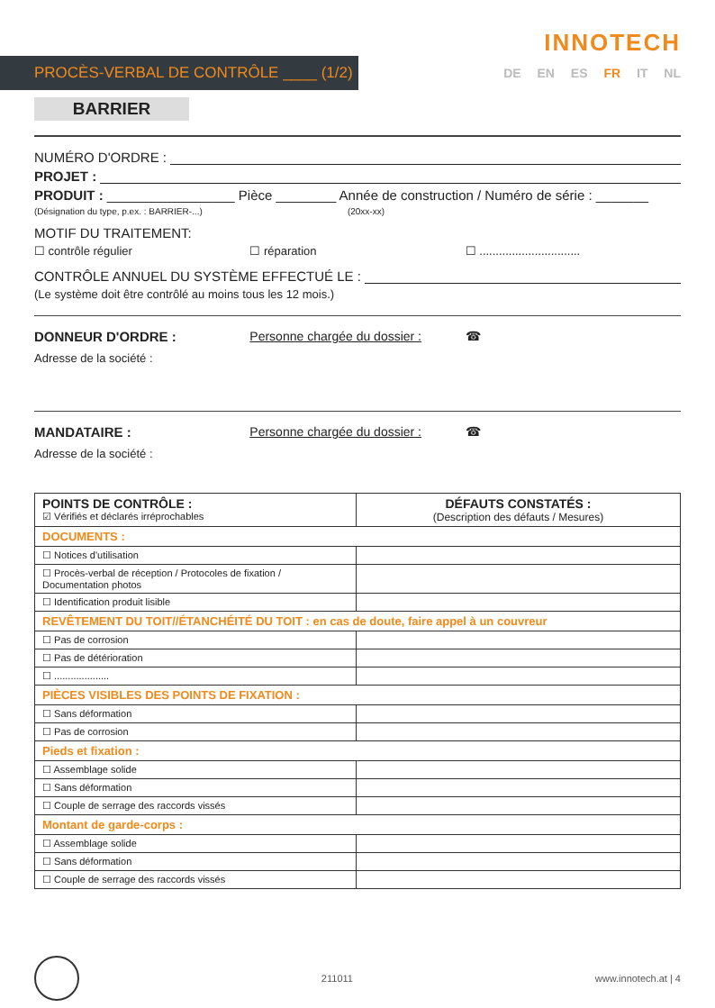INNOTECH
PROCÈS-VERBAL DE CONTRÔLE ____ (1/2)
DE EN ES FR IT NL
BARRIER
NUMÉRO D'ORDRE :
PROJET :
PRODUIT : _________________ Pièce ________ Année de construction / Numéro de série : _______
(Désignation du type, p.ex. : BARRIER-...) (20xx-xx)
MOTIF DU TRAITEMENT:
☐ contrôle régulier ☐ réparation ☐ ...............................
CONTRÔLE ANNUEL DU SYSTÈME EFFECTUÉ LE :
(Le système doit être contrôlé au moins tous les 12 mois.)
DONNEUR D'ORDRE : Personne chargée du dossier : ☎
Adresse de la société :
MANDATAIRE : Personne chargée du dossier : ☎
Adresse de la société :
| POINTS DE CONTRÔLE : ☑ Vérifiés et déclarés irréprochables | DÉFAUTS CONSTATÉS : (Description des défauts / Mesures) |
| DOCUMENTS : | |
| ☐ Notices d'utilisation | |
| ☐ Procès-verbal de réception / Protocoles de fixation / Documentation photos | |
| ☐ Identification produit lisible | |
| REVÊTEMENT DU TOIT//ÉTANCHÉITÉ DU TOIT : en cas de doute, faire appel à un couvreur | |
| ☐ Pas de corrosion | |
| ☐ Pas de détérioration | |
| ☐ .................... | |
| PIÈCES VISIBLES DES POINTS DE FIXATION : | |
| ☐ Sans déformation | |
| ☐ Pas de corrosion | |
| Pieds et fixation : | |
| ☐ Assemblage solide | |
| ☐ Sans déformation | |
| ☐ Couple de serrage des raccords vissés | |
| Montant de garde-corps : | |
| ☐ Assemblage solide | |
| ☐ Sans déformation | |
| ☐ Couple de serrage des raccords vissés | |
211011 www.innotech.at | 4